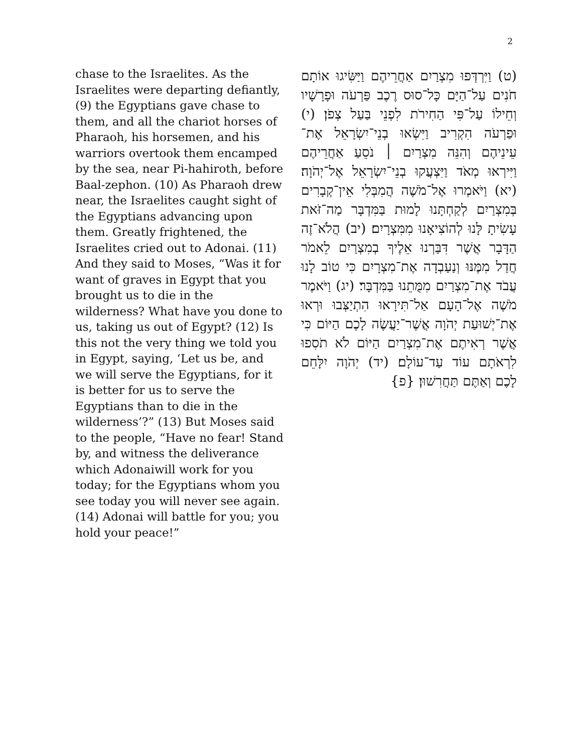2
chase to the Israelites. As the Israelites were departing defiantly, (9) the Egyptians gave chase to them, and all the chariot horses of Pharaoh, his horsemen, and his warriors overtook them encamped by the sea, near Pi-hahiroth, before Baal-zephon. (10) As Pharaoh drew near, the Israelites caught sight of the Egyptians advancing upon them. Greatly frightened, the Israelites cried out to Adonai. (11) And they said to Moses, “Was it for want of graves in Egypt that you brought us to die in the wilderness? What have you done to us, taking us out of Egypt? (12) Is this not the very thing we told you in Egypt, saying, ‘Let us be, and we will serve the Egyptians, for it is better for us to serve the Egyptians than to die in the wilderness’?” (13) But Moses said to the people, “Have no fear! Stand by, and witness the deliverance which Adonaiwill work for you today; for the Egyptians whom you see today you will never see again. (14) Adonai will battle for you; you hold your peace!”
(ט) וַיִּרְדְּפוּ מִצְרַיִם אַחֲרֵיהֶם וַיַּשִּׂיגוּ אוֹתָם חֹנִים עַל־הַיָּם כָּל־סוּס רֶכֶב פַּרְעֹה וּפָרָשָׁיו וְחֵילוֹ עַל־פִּי הַחִירֹת לִפְנֵי בַּעַל צְפֹן׃ (י) וּפַרְעֹה הִקְרִיב וַיִּשְׂאוּ בְנֵי־יִשְׂרָאֵל אֶת־עֵינֵיהֶם וְהִנֵּה מִצְרַיִם ׀ נֹסֵעַ אַחֲרֵיהֶם וַיִּירְאוּ מְאֹד וַיִּצְעֲקוּ בְנֵי־יִשְׂרָאֵל אֶל־יְהֹוָה׃ (יא) וַיֹּאמְרוּ אֶל־מֹשֶׁה הֲמִבְּלִי אֵין־קְבָרִים בְּמִצְרַיִם לְקַחְתָּנוּ לָמוּת בַּמִּדְבָּר מַה־זֹּאת עָשִׂיתָ לָּנוּ לְהוֹצִיאָנוּ מִמִּצְרָיִם׃ (יב) הֲלֹא־זֶה הַדָּבָר אֲשֶׁר דִּבַּרְנוּ אֵלֶיךָ בְמִצְרַיִם לֵאמֹר חֲדַל מִמֶּנּוּ וְנַעַבְדָה אֶת־מִצְרָיִם כִּי טוֹב לָנוּ עֲבֹד אֶת־מִצְרַיִם מִמֻּתֵנוּ בַּמִּדְבָּר׃ (יג) וַיֹּאמֶר מֹשֶׁה אֶל־הָעָם אַל־תִּירָאוּ הִתְיַצְּבוּ וּרְאוּ אֶת־יְשׁוּעַת יְהֹוָה אֲשֶׁר־יַעֲשֶׂה לָכֶם הַיּוֹם כִּי אֲשֶׁר רְאִיתֶם אֶת־מִצְרַיִם הַיּוֹם לֹא תֹסִפוּ לִרְאֹתָם עוֹד עַד־עוֹלָם׃ (יד) יְהֹוָה יִלָּחֵם לָכֶם וְאַתֶּם תַּחֲרִשׁוּן׃ {פ}